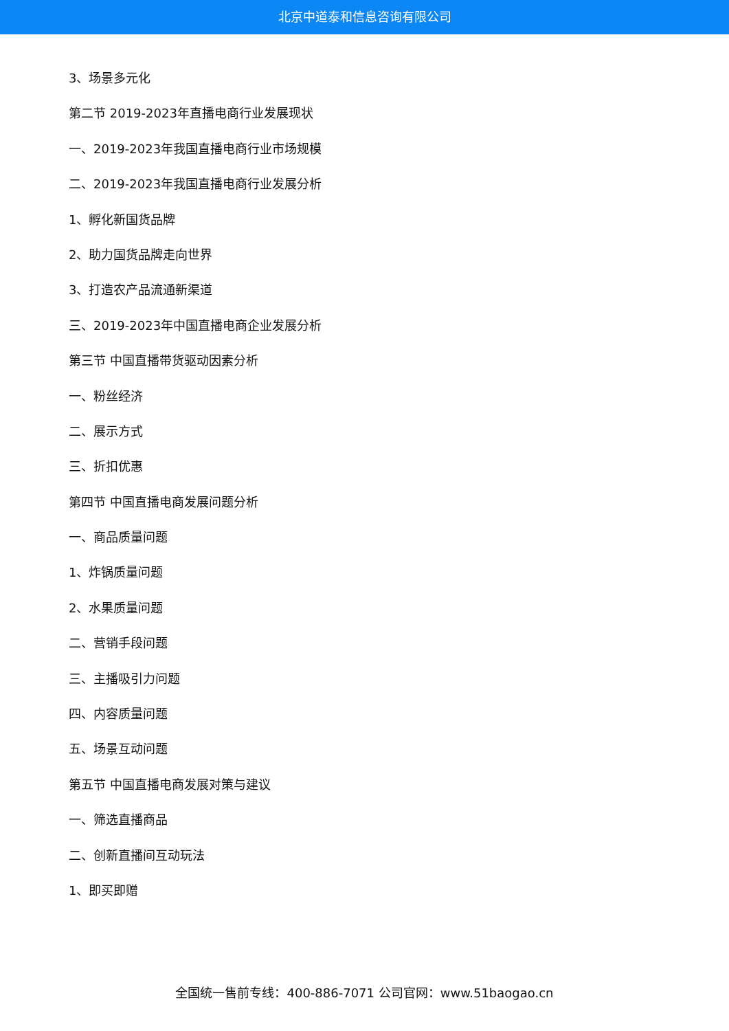北京中道泰和信息咨询有限公司
3、场景多元化
第二节 2019-2023年直播电商行业发展现状
一、2019-2023年我国直播电商行业市场规模
二、2019-2023年我国直播电商行业发展分析
1、孵化新国货品牌
2、助力国货品牌走向世界
3、打造农产品流通新渠道
三、2019-2023年中国直播电商企业发展分析
第三节 中国直播带货驱动因素分析
一、粉丝经济
二、展示方式
三、折扣优惠
第四节 中国直播电商发展问题分析
一、商品质量问题
1、炸锅质量问题
2、水果质量问题
二、营销手段问题
三、主播吸引力问题
四、内容质量问题
五、场景互动问题
第五节 中国直播电商发展对策与建议
一、筛选直播商品
二、创新直播间互动玩法
1、即买即赠
全国统一售前专线：400-886-7071 公司官网：www.51baogao.cn